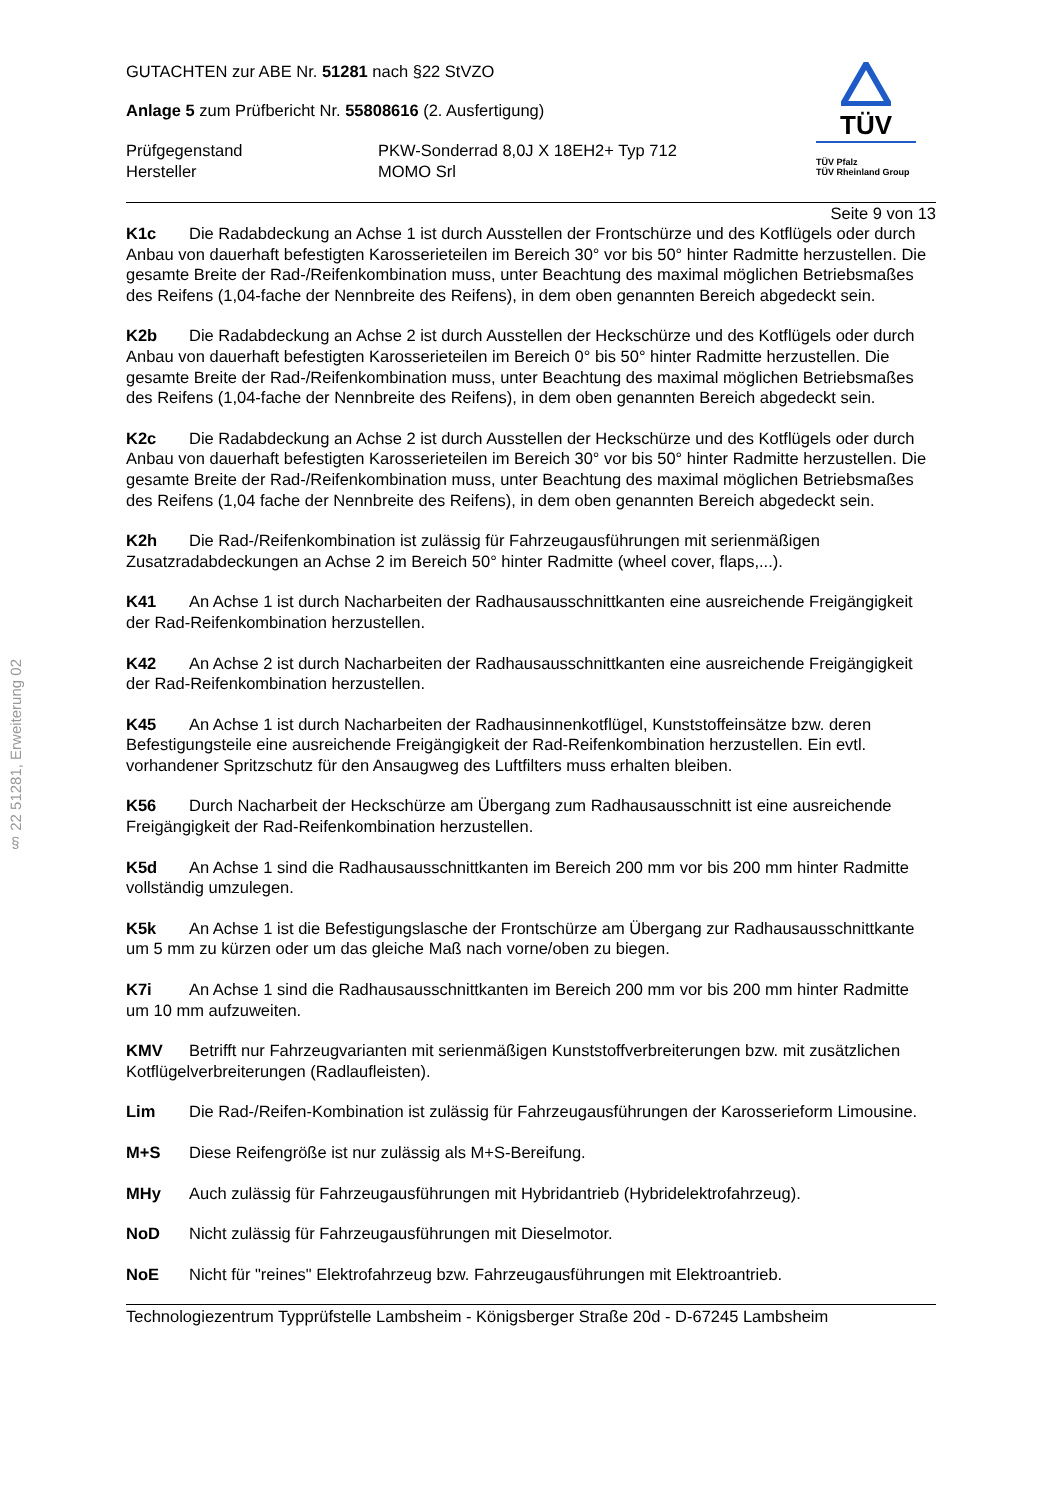§ 22 51281, Erweiterung 02
GUTACHTEN zur ABE Nr. 51281 nach §22 StVZO
Anlage 5 zum Prüfbericht Nr. 55808616 (2. Ausfertigung)
Prüfgegenstand
PKW-Sonderrad 8,0J X 18EH2+ Typ 712
Hersteller
MOMO Srl
TÜV
TÜV Pfalz
TÜV Rheinland Group
Seite 9 von 13
K1c Die Radabdeckung an Achse 1 ist durch Ausstellen der Frontschürze und des Kotflügels oder durch Anbau von dauerhaft befestigten Karosserieteilen im Bereich 30° vor bis 50° hinter Radmitte herzustellen. Die gesamte Breite der Rad-/Reifenkombination muss, unter Beachtung des maximal möglichen Betriebsmaßes des Reifens (1,04-fache der Nennbreite des Reifens), in dem oben genannten Bereich abgedeckt sein.
K2b Die Radabdeckung an Achse 2 ist durch Ausstellen der Heckschürze und des Kotflügels oder durch Anbau von dauerhaft befestigten Karosserieteilen im Bereich 0° bis 50° hinter Radmitte herzustellen. Die gesamte Breite der Rad-/Reifenkombination muss, unter Beachtung des maximal möglichen Betriebsmaßes des Reifens (1,04-fache der Nennbreite des Reifens), in dem oben genannten Bereich abgedeckt sein.
K2c Die Radabdeckung an Achse 2 ist durch Ausstellen der Heckschürze und des Kotflügels oder durch Anbau von dauerhaft befestigten Karosserieteilen im Bereich 30° vor bis 50° hinter Radmitte herzustellen. Die gesamte Breite der Rad-/Reifenkombination muss, unter Beachtung des maximal möglichen Betriebsmaßes des Reifens (1,04 fache der Nennbreite des Reifens), in dem oben genannten Bereich abgedeckt sein.
K2h Die Rad-/Reifenkombination ist zulässig für Fahrzeugausführungen mit serienmäßigen Zusatzradabdeckungen an Achse 2 im Bereich 50° hinter Radmitte (wheel cover, flaps,...).
K41 An Achse 1 ist durch Nacharbeiten der Radhausausschnittkanten eine ausreichende Freigängigkeit der Rad-Reifenkombination herzustellen.
K42 An Achse 2 ist durch Nacharbeiten der Radhausausschnittkanten eine ausreichende Freigängigkeit der Rad-Reifenkombination herzustellen.
K45 An Achse 1 ist durch Nacharbeiten der Radhausinnenkotflügel, Kunststoffeinsätze bzw. deren Befestigungsteile eine ausreichende Freigängigkeit der Rad-Reifenkombination herzustellen. Ein evtl. vorhandener Spritzschutz für den Ansaugweg des Luftfilters muss erhalten bleiben.
K56 Durch Nacharbeit der Heckschürze am Übergang zum Radhausausschnitt ist eine ausreichende Freigängigkeit der Rad-Reifenkombination herzustellen.
K5d An Achse 1 sind die Radhausausschnittkanten im Bereich 200 mm vor bis 200 mm hinter Radmitte vollständig umzulegen.
K5k An Achse 1 ist die Befestigungslasche der Frontschürze am Übergang zur Radhausausschnittkante um 5 mm zu kürzen oder um das gleiche Maß nach vorne/oben zu biegen.
K7i An Achse 1 sind die Radhausausschnittkanten im Bereich 200 mm vor bis 200 mm hinter Radmitte um 10 mm aufzuweiten.
KMV Betrifft nur Fahrzeugvarianten mit serienmäßigen Kunststoffverbreiterungen bzw. mit zusätzlichen Kotflügelverbreiterungen (Radlaufleisten).
Lim Die Rad-/Reifen-Kombination ist zulässig für Fahrzeugausführungen der Karosserieform Limousine.
M+S Diese Reifengröße ist nur zulässig als M+S-Bereifung.
MHy Auch zulässig für Fahrzeugausführungen mit Hybridantrieb (Hybridelektrofahrzeug).
NoD Nicht zulässig für Fahrzeugausführungen mit Dieselmotor.
NoE Nicht für "reines" Elektrofahrzeug bzw. Fahrzeugausführungen mit Elektroantrieb.
Technologiezentrum Typprüfstelle Lambsheim - Königsberger Straße 20d - D-67245 Lambsheim